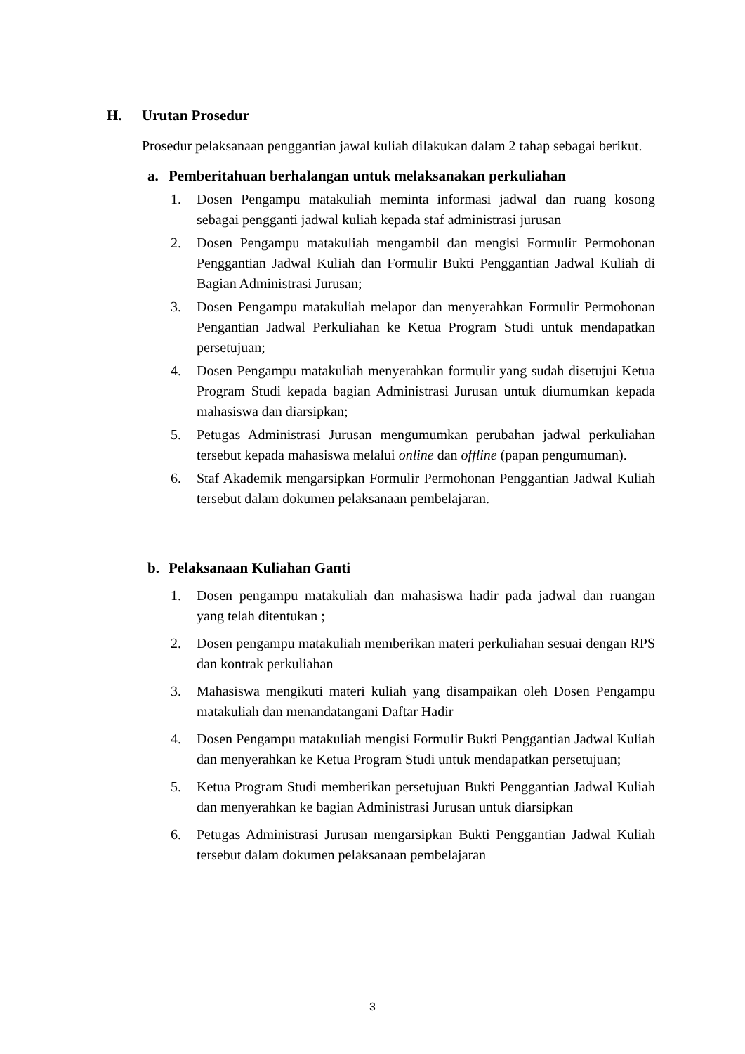H. Urutan Prosedur
Prosedur pelaksanaan penggantian jawal kuliah dilakukan dalam 2 tahap sebagai berikut.
a. Pemberitahuan berhalangan untuk melaksanakan perkuliahan
1. Dosen Pengampu matakuliah meminta informasi jadwal dan ruang kosong sebagai pengganti jadwal kuliah kepada staf administrasi jurusan
2. Dosen Pengampu matakuliah mengambil dan mengisi Formulir Permohonan Penggantian Jadwal Kuliah dan Formulir Bukti Penggantian Jadwal Kuliah di Bagian Administrasi Jurusan;
3. Dosen Pengampu matakuliah melapor dan menyerahkan Formulir Permohonan Pengantian Jadwal Perkuliahan ke Ketua Program Studi untuk mendapatkan persetujuan;
4. Dosen Pengampu matakuliah menyerahkan formulir yang sudah disetujui Ketua Program Studi kepada bagian Administrasi Jurusan untuk diumumkan kepada mahasiswa dan diarsipkan;
5. Petugas Administrasi Jurusan mengumumkan perubahan jadwal perkuliahan tersebut kepada mahasiswa melalui online dan offline (papan pengumuman).
6. Staf Akademik mengarsipkan Formulir Permohonan Penggantian Jadwal Kuliah tersebut dalam dokumen pelaksanaan pembelajaran.
b. Pelaksanaan Kuliahan Ganti
1. Dosen pengampu matakuliah dan mahasiswa hadir pada jadwal dan ruangan yang telah ditentukan ;
2. Dosen pengampu matakuliah memberikan materi perkuliahan sesuai dengan RPS dan kontrak perkuliahan
3. Mahasiswa mengikuti materi kuliah yang disampaikan oleh Dosen Pengampu matakuliah dan menandatangani Daftar Hadir
4. Dosen Pengampu matakuliah mengisi Formulir Bukti Penggantian Jadwal Kuliah dan menyerahkan ke Ketua Program Studi untuk mendapatkan persetujuan;
5. Ketua Program Studi memberikan persetujuan Bukti Penggantian Jadwal Kuliah dan menyerahkan ke bagian Administrasi Jurusan untuk diarsipkan
6. Petugas Administrasi Jurusan mengarsipkan Bukti Penggantian Jadwal Kuliah tersebut dalam dokumen pelaksanaan pembelajaran
3